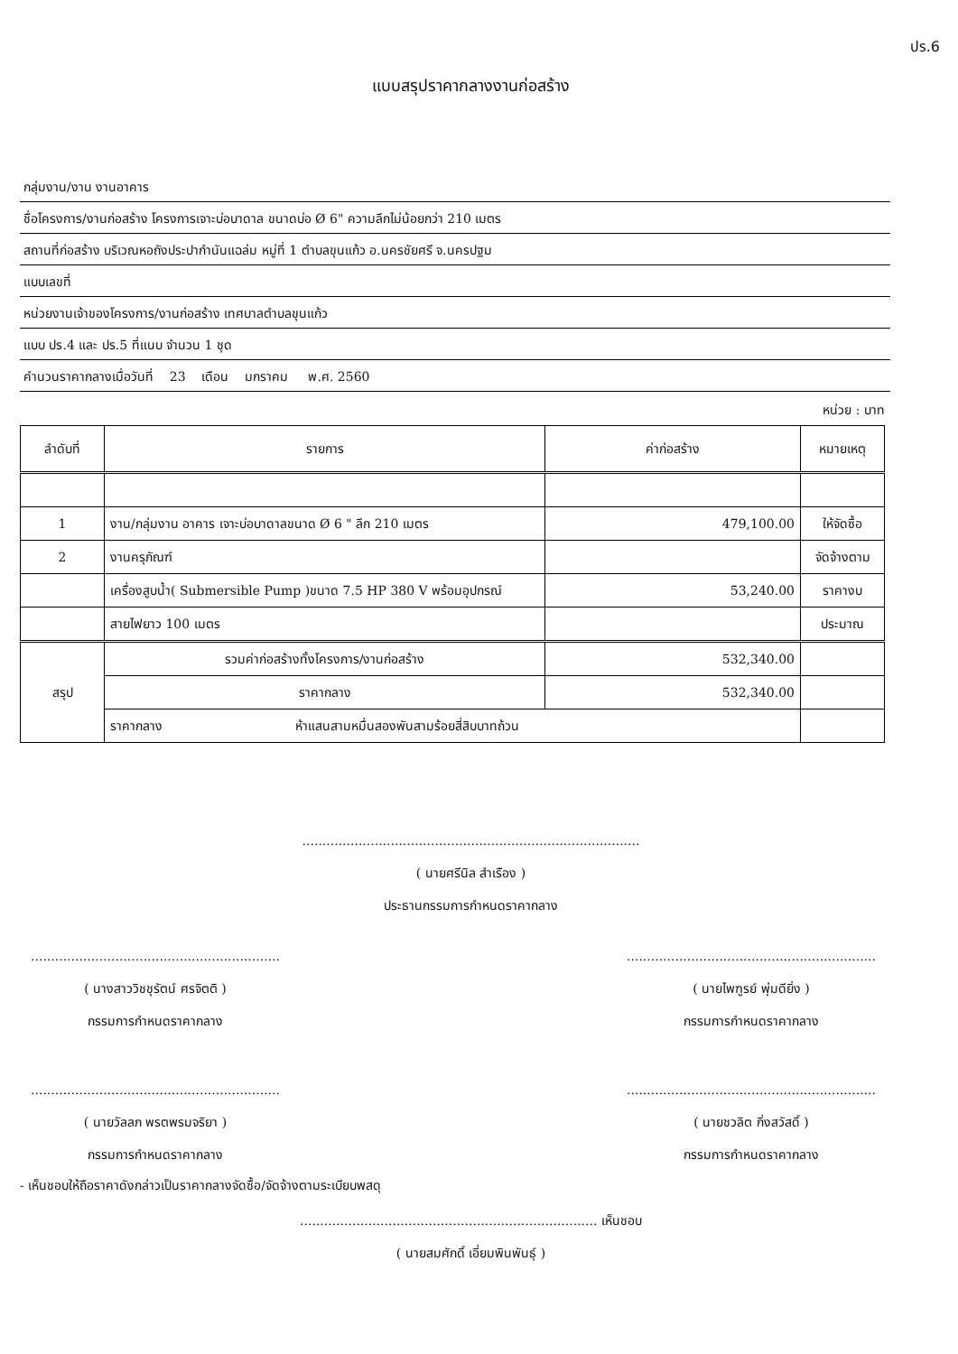ปร.6
แบบสรุปราคากลางงานก่อสร้าง
กลุ่มงาน/งาน งานอาคาร
ชื่อโครงการ/งานก่อสร้าง โครงการเจาะบ่อบาดาล ขนาดบ่อ Ø 6" ความลึกไม่น้อยกว่า 210 เมตร
สถานที่ก่อสร้าง บริเวณหอถังประปากำนันแฉล่ม หมู่ที่ 1 ตำบลขุนแก้ว อ.นครชัยศรี จ.นครปฐม
แบบเลขที่
หน่วยงานเจ้าของโครงการ/งานก่อสร้าง เทศบาลตำบลขุนแก้ว
แบบ ปร.4 และ ปร.5 ที่แนบ จำนวน 1 ชุด
คำนวนราคากลางเมื่อวันที่ 23 เดือน มกราคม พ.ศ. 2560
หน่วย : บาท
| ลำดับที่ | รายการ | ค่าก่อสร้าง | หมายเหตุ |
| --- | --- | --- | --- |
| 1 | งาน/กลุ่มงาน อาคาร เจาะบ่อบาดาลขนาด Ø 6 " ลึก 210 เมตร | 479,100.00 | ให้จัดซื้อ |
| 2 | งานครุภัณฑ์ | | จัดจ้างตาม |
| | เครื่องสูบน้ำ( Submersible Pump )ขนาด 7.5 HP 380 V พร้อมอุปกรณ์ | 53,240.00 | ราคางบ |
| | สายไฟยาว 100 เมตร | | ประมาณ |
| สรุป | รวมค่าก่อสร้างทั้งโครงการ/งานก่อสร้าง | 532,340.00 | |
| | ราคากลาง | 532,340.00 | |
| | ราคากลาง ห้าแสนสามหมื่นสองพันสามร้อยสี่สิบบาทถ้วน | | |
....................................................................................
( นายศรีนิล สำเรือง )
ประธานกรรมการกำหนดราคากลาง
..............................................................
( นางสาววิชชุรัตน์ ศรจิตติ )
กรรมการกำหนดราคากลาง
..............................................................
( นายไพฑูรย์ พุ่มดียิ่ง )
กรรมการกำหนดราคากลาง
..............................................................
( นายวัลลภ พรตพรมจริยา )
กรรมการกำหนดราคากลาง
..............................................................
( นายชวลิต กิ่งสวัสดิ์ )
กรรมการกำหนดราคากลาง
- เห็นชอบให้ถือราคาดังกล่าวเป็นราคากลางจัดซื้อ/จัดจ้างตามระเบียบพสดุ
.......................................................................... เห็นชอบ
( นายสมศักดิ์ เอี่ยมพินพันธุ์ )